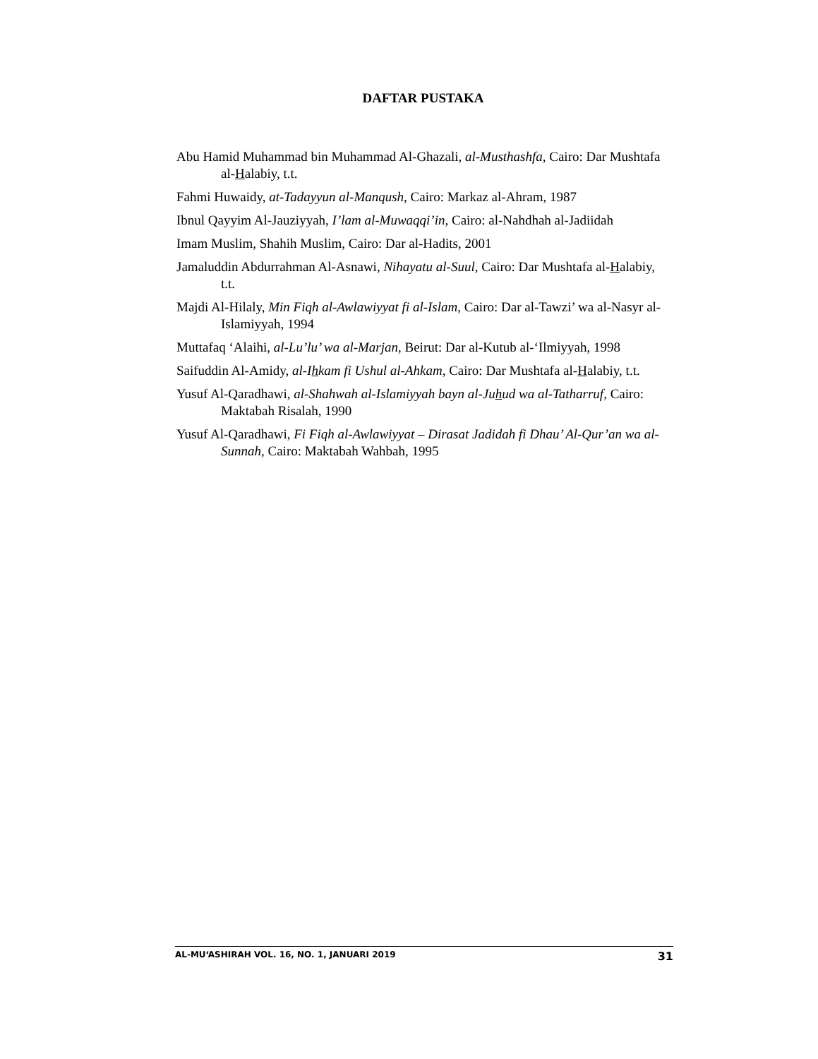DAFTAR PUSTAKA
Abu Hamid Muhammad bin Muhammad Al-Ghazali, al-Musthashfa, Cairo: Dar Mushtafa al-Halabiy, t.t.
Fahmi Huwaidy, at-Tadayyun al-Manqush, Cairo: Markaz al-Ahram, 1987
Ibnul Qayyim Al-Jauziyyah, I’lam al-Muwaqqi’in, Cairo: al-Nahdhah al-Jadiidah
Imam Muslim, Shahih Muslim, Cairo: Dar al-Hadits, 2001
Jamaluddin Abdurrahman Al-Asnawi, Nihayatu al-Suul, Cairo: Dar Mushtafa al-Halabiy, t.t.
Majdi Al-Hilaly, Min Fiqh al-Awlawiyyat fi al-Islam, Cairo: Dar al-Tawzi’ wa al-Nasyr al-Islamiyyah, 1994
Muttafaq ‘Alaihi, al-Lu’lu’ wa al-Marjan, Beirut: Dar al-Kutub al-‘Ilmiyyah, 1998
Saifuddin Al-Amidy, al-Ihkam fi Ushul al-Ahkam, Cairo: Dar Mushtafa al-Halabiy, t.t.
Yusuf Al-Qaradhawi, al-Shahwah al-Islamiyyah bayn al-Juhud wa al-Tatharruf, Cairo: Maktabah Risalah, 1990
Yusuf Al-Qaradhawi, Fi Fiqh al-Awlawiyyat – Dirasat Jadidah fi Dhau’ Al-Qur’an wa al-Sunnah, Cairo: Maktabah Wahbah, 1995
AL-MU‘ASHIRAH VOL. 16, NO. 1, JANUARI 2019 31